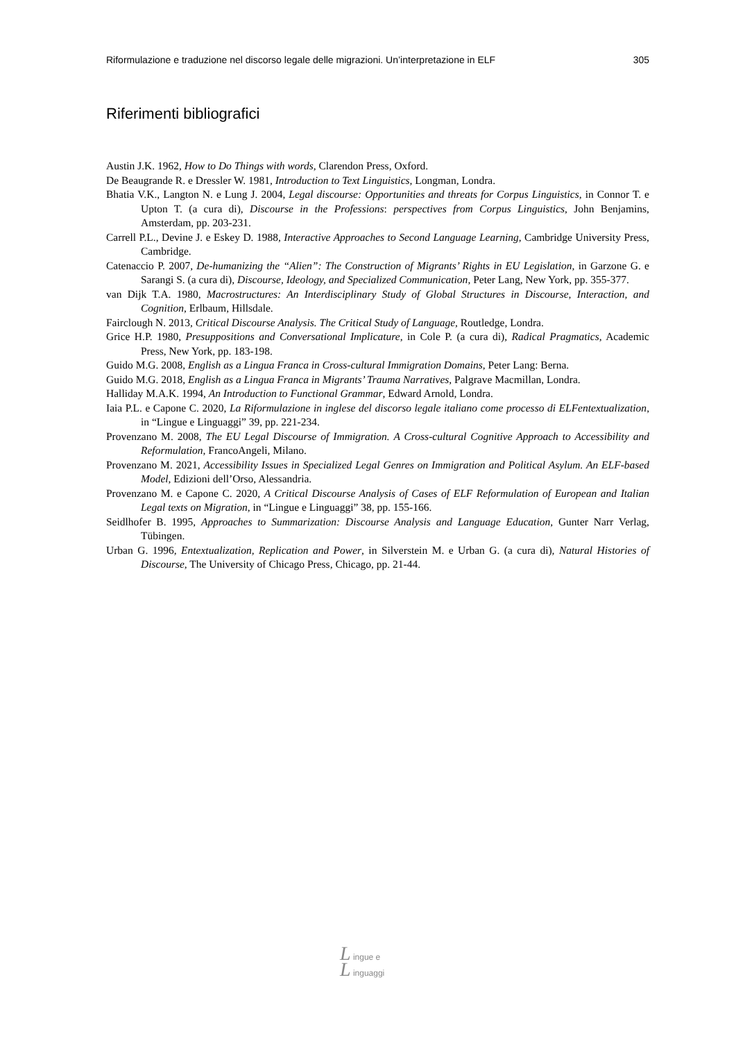Riformulazione e traduzione nel discorso legale delle migrazioni. Un’interpretazione in ELF 305
Riferimenti bibliografici
Austin J.K. 1962, How to Do Things with words, Clarendon Press, Oxford.
De Beaugrande R. e Dressler W. 1981, Introduction to Text Linguistics, Longman, Londra.
Bhatia V.K., Langton N. e Lung J. 2004, Legal discourse: Opportunities and threats for Corpus Linguistics, in Connor T. e Upton T. (a cura di), Discourse in the Professions: perspectives from Corpus Linguistics, John Benjamins, Amsterdam, pp. 203-231.
Carrell P.L., Devine J. e Eskey D. 1988, Interactive Approaches to Second Language Learning, Cambridge University Press, Cambridge.
Catenaccio P. 2007, De-humanizing the “Alien”: The Construction of Migrants’ Rights in EU Legislation, in Garzone G. e Sarangi S. (a cura di), Discourse, Ideology, and Specialized Communication, Peter Lang, New York, pp. 355-377.
van Dijk T.A. 1980, Macrostructures: An Interdisciplinary Study of Global Structures in Discourse, Interaction, and Cognition, Erlbaum, Hillsdale.
Fairclough N. 2013, Critical Discourse Analysis. The Critical Study of Language, Routledge, Londra.
Grice H.P. 1980, Presuppositions and Conversational Implicature, in Cole P. (a cura di), Radical Pragmatics, Academic Press, New York, pp. 183-198.
Guido M.G. 2008, English as a Lingua Franca in Cross-cultural Immigration Domains, Peter Lang: Berna.
Guido M.G. 2018, English as a Lingua Franca in Migrants’ Trauma Narratives, Palgrave Macmillan, Londra.
Halliday M.A.K. 1994, An Introduction to Functional Grammar, Edward Arnold, Londra.
Iaia P.L. e Capone C. 2020, La Riformulazione in inglese del discorso legale italiano come processo di ELFentextualization, in “Lingue e Linguaggi” 39, pp. 221-234.
Provenzano M. 2008, The EU Legal Discourse of Immigration. A Cross-cultural Cognitive Approach to Accessibility and Reformulation, FrancoAngeli, Milano.
Provenzano M. 2021, Accessibility Issues in Specialized Legal Genres on Immigration and Political Asylum. An ELF-based Model, Edizioni dell’Orso, Alessandria.
Provenzano M. e Capone C. 2020, A Critical Discourse Analysis of Cases of ELF Reformulation of European and Italian Legal texts on Migration, in “Lingue e Linguaggi” 38, pp. 155-166.
Seidlhofer B. 1995, Approaches to Summarization: Discourse Analysis and Language Education, Gunter Narr Verlag, Tübingen.
Urban G. 1996, Entextualization, Replication and Power, in Silverstein M. e Urban G. (a cura di), Natural Histories of Discourse, The University of Chicago Press, Chicago, pp. 21-44.
L ingue e
L inguaggi